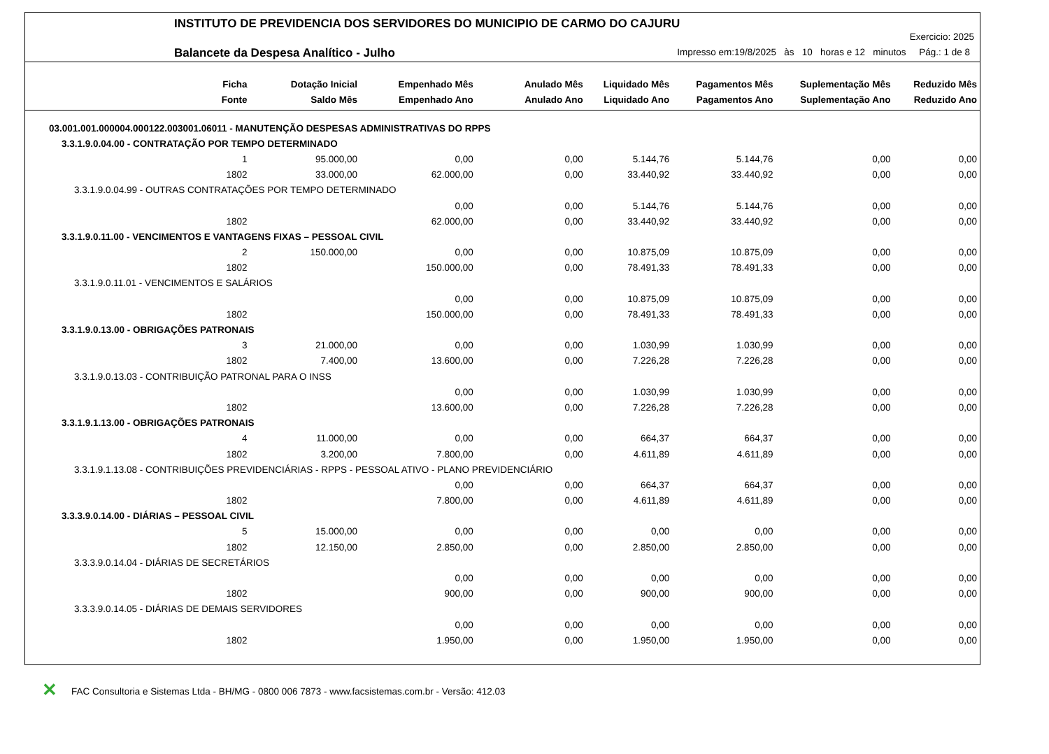INSTITUTO DE PREVIDENCIA DOS SERVIDORES DO MUNICIPIO DE CARMO DO CAJURU
Exercicio: 2025
Balancete da Despesa Analítico - Julho
Impresso em:19/8/2025 às 10 horas e 12 minutos Pág.: 1 de 8
| | Ficha | Dotação Inicial | Empenhado Mês | Anulado Mês | Liquidado Mês | Pagamentos Mês | Suplementação Mês | Reduzido Mês |
| --- | --- | --- | --- | --- | --- | --- | --- | --- |
| | Fonte | Saldo Mês | Empenhado Ano | Anulado Ano | Liquidado Ano | Pagamentos Ano | Suplementação Ano | Reduzido Ano |
| 03.001.001.000004.000122.003001.06011 - MANUTENÇÃO DESPESAS ADMINISTRATIVAS DO RPPS | | | | | | | | |
| 3.3.1.9.0.04.00 - CONTRATAÇÃO POR TEMPO DETERMINADO | | | | | | | | |
| | 1 | 95.000,00 | 0,00 | 0,00 | 5.144,76 | 5.144,76 | 0,00 | 0,00 |
| | 1802 | 33.000,00 | 62.000,00 | 0,00 | 33.440,92 | 33.440,92 | 0,00 | 0,00 |
| 3.3.1.9.0.04.99 - OUTRAS CONTRATAÇÕES POR TEMPO DETERMINADO | | | | | | | | |
| | | | 0,00 | 0,00 | 5.144,76 | 5.144,76 | 0,00 | 0,00 |
| | 1802 | | 62.000,00 | 0,00 | 33.440,92 | 33.440,92 | 0,00 | 0,00 |
| 3.3.1.9.0.11.00 - VENCIMENTOS E VANTAGENS FIXAS – PESSOAL CIVIL | | | | | | | | |
| | 2 | 150.000,00 | 0,00 | 0,00 | 10.875,09 | 10.875,09 | 0,00 | 0,00 |
| | 1802 | | 150.000,00 | 0,00 | 78.491,33 | 78.491,33 | 0,00 | 0,00 |
| 3.3.1.9.0.11.01 - VENCIMENTOS E SALÁRIOS | | | | | | | | |
| | | | 0,00 | 0,00 | 10.875,09 | 10.875,09 | 0,00 | 0,00 |
| | 1802 | | 150.000,00 | 0,00 | 78.491,33 | 78.491,33 | 0,00 | 0,00 |
| 3.3.1.9.0.13.00 - OBRIGAÇÕES PATRONAIS | | | | | | | | |
| | 3 | 21.000,00 | 0,00 | 0,00 | 1.030,99 | 1.030,99 | 0,00 | 0,00 |
| | 1802 | 7.400,00 | 13.600,00 | 0,00 | 7.226,28 | 7.226,28 | 0,00 | 0,00 |
| 3.3.1.9.0.13.03 - CONTRIBUIÇÃO PATRONAL PARA O INSS | | | | | | | | |
| | | | 0,00 | 0,00 | 1.030,99 | 1.030,99 | 0,00 | 0,00 |
| | 1802 | | 13.600,00 | 0,00 | 7.226,28 | 7.226,28 | 0,00 | 0,00 |
| 3.3.1.9.1.13.00 - OBRIGAÇÕES PATRONAIS | | | | | | | | |
| | 4 | 11.000,00 | 0,00 | 0,00 | 664,37 | 664,37 | 0,00 | 0,00 |
| | 1802 | 3.200,00 | 7.800,00 | 0,00 | 4.611,89 | 4.611,89 | 0,00 | 0,00 |
| 3.3.1.9.1.13.08 - CONTRIBUIÇÕES PREVIDENCIÁRIAS - RPPS - PESSOAL ATIVO - PLANO PREVIDENCIÁRIO | | | | | | | | |
| | | | 0,00 | 0,00 | 664,37 | 664,37 | 0,00 | 0,00 |
| | 1802 | | 7.800,00 | 0,00 | 4.611,89 | 4.611,89 | 0,00 | 0,00 |
| 3.3.3.9.0.14.00 - DIÁRIAS – PESSOAL CIVIL | | | | | | | | |
| | 5 | 15.000,00 | 0,00 | 0,00 | 0,00 | 0,00 | 0,00 | 0,00 |
| | 1802 | 12.150,00 | 2.850,00 | 0,00 | 2.850,00 | 2.850,00 | 0,00 | 0,00 |
| 3.3.3.9.0.14.04 - DIÁRIAS DE SECRETÁRIOS | | | | | | | | |
| | | | 0,00 | 0,00 | 0,00 | 0,00 | 0,00 | 0,00 |
| | 1802 | | 900,00 | 0,00 | 900,00 | 900,00 | 0,00 | 0,00 |
| 3.3.3.9.0.14.05 - DIÁRIAS DE DEMAIS SERVIDORES | | | | | | | | |
| | | | 0,00 | 0,00 | 0,00 | 0,00 | 0,00 | 0,00 |
| | 1802 | | 1.950,00 | 0,00 | 1.950,00 | 1.950,00 | 0,00 | 0,00 |
✕
FAC Consultoria e Sistemas Ltda - BH/MG - 0800 006 7873 - www.facsistemas.com.br - Versão: 412.03